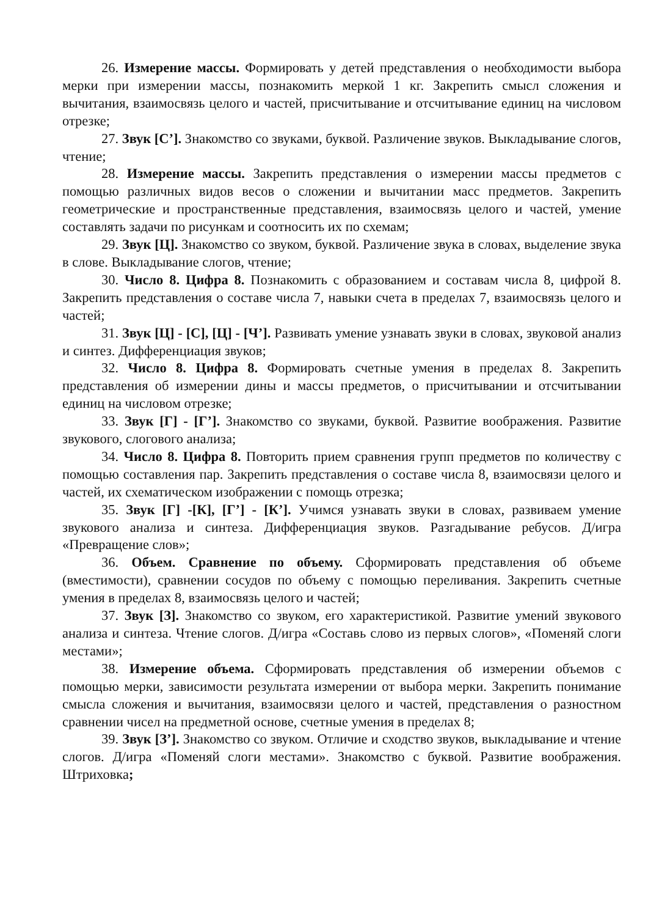26. Измерение массы. Формировать у детей представления о необходимости выбора мерки при измерении массы, познакомить меркой 1 кг. Закрепить смысл сложения и вычитания, взаимосвязь целого и частей, присчитывание и отсчитывание единиц на числовом отрезке;
27. Звук [С’]. Знакомство со звуками, буквой. Различение звуков. Выкладывание слогов, чтение;
28. Измерение массы. Закрепить представления о измерении массы предметов с помощью различных видов весов о сложении и вычитании масс предметов. Закрепить геометрические и пространственные представления, взаимосвязь целого и частей, умение составлять задачи по рисункам и соотносить их по схемам;
29. Звук [Ц]. Знакомство со звуком, буквой. Различение звука в словах, выделение звука в слове. Выкладывание слогов, чтение;
30. Число 8. Цифра 8. Познакомить с образованием и составам числа 8, цифрой 8. Закрепить представления о составе числа 7, навыки счета в пределах 7, взаимосвязь целого и частей;
31. Звук [Ц] - [С], [Ц] - [Ч’]. Развивать умение узнавать звуки в словах, звуковой анализ и синтез. Дифференциация звуков;
32. Число 8. Цифра 8. Формировать счетные умения в пределах 8. Закрепить представления об измерении дины и массы предметов, о присчитывании и отсчитывании единиц на числовом отрезке;
33. Звук [Г] - [Г’]. Знакомство со звуками, буквой. Развитие воображения. Развитие звукового, слогового анализа;
34. Число 8. Цифра 8. Повторить прием сравнения групп предметов по количеству с помощью составления пар. Закрепить представления о составе числа 8, взаимосвязи целого и частей, их схематическом изображении с помощь отрезка;
35. Звук [Г] -[К], [Г’] - [К’]. Учимся узнавать звуки в словах, развиваем умение звукового анализа и синтеза. Дифференциация звуков. Разгадывание ребусов. Д/игра «Превращение слов»;
36. Объем. Сравнение по объему. Сформировать представления об объеме (вместимости), сравнении сосудов по объему с помощью переливания. Закрепить счетные умения в пределах 8, взаимосвязь целого и частей;
37. Звук [З]. Знакомство со звуком, его характеристикой. Развитие умений звукового анализа и синтеза. Чтение слогов. Д/игра «Составь слово из первых слогов», «Поменяй слоги местами»;
38. Измерение объема. Сформировать представления об измерении объемов с помощью мерки, зависимости результата измерении от выбора мерки. Закрепить понимание смысла сложения и вычитания, взаимосвязи целого и частей, представления о разностном сравнении чисел на предметной основе, счетные умения в пределах 8;
39. Звук [З’]. Знакомство со звуком. Отличие и сходство звуков, выкладывание и чтение слогов. Д/игра «Поменяй слоги местами». Знакомство с буквой. Развитие воображения. Штриховка;